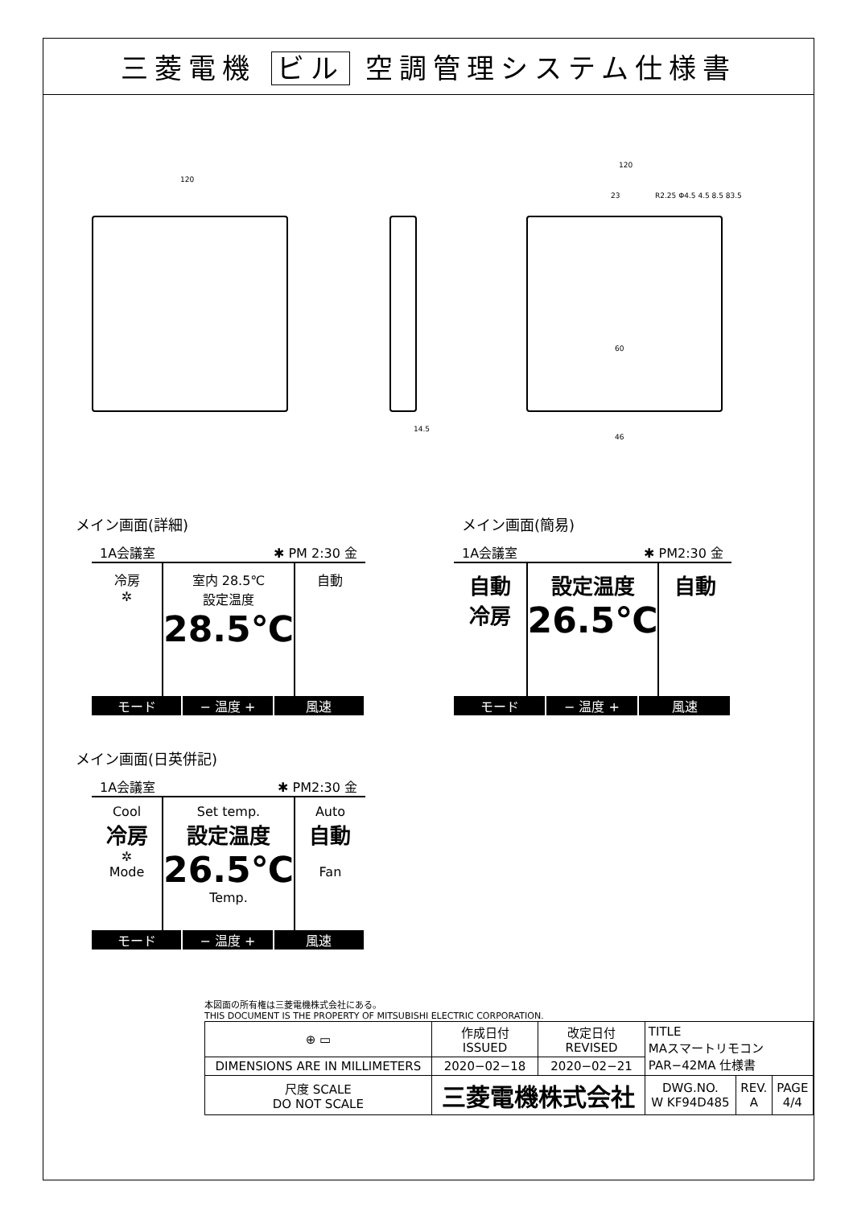三菱電機 ビル 空調管理システム仕様書
120
14.5
120
23
60
46
R2.25 Φ4.5 4.5 8.5 83.5
メイン画面(詳細)
1A会議室 ✱ PM 2:30 金
冷房
✲
室内 28.5℃
設定温度
28.5℃
自動
モード − 温度 + 風速
メイン画面(簡易)
1A会議室 ✱ PM2:30 金
自動
冷房
設定温度
26.5℃
自動
モード − 温度 + 風速
メイン画面(日英併記)
1A会議室 ✱ PM2:30 金
Cool
冷房
✲
Mode
Set temp.
設定温度
26.5℃
Temp.
Auto
自動
Fan
モード − 温度 + 風速
本図面の所有権は三菱電機株式会社にある。
THIS DOCUMENT IS THE PROPERTY OF MITSUBISHI ELECTRIC CORPORATION.
| ⊕ ▭ | 作成日付 ISSUED | 改定日付 REVISED | TITLE MAスマートリモコン PAR−42MA 仕様書 | | |
| DIMENSIONS ARE IN MILLIMETERS | 2020−02−18 | 2020−02−21 | | | |
| 尺度 SCALE DO NOT SCALE | 三菱電機株式会社 | | DWG.NO. W KF94D485 | REV. A | PAGE 4/4 |